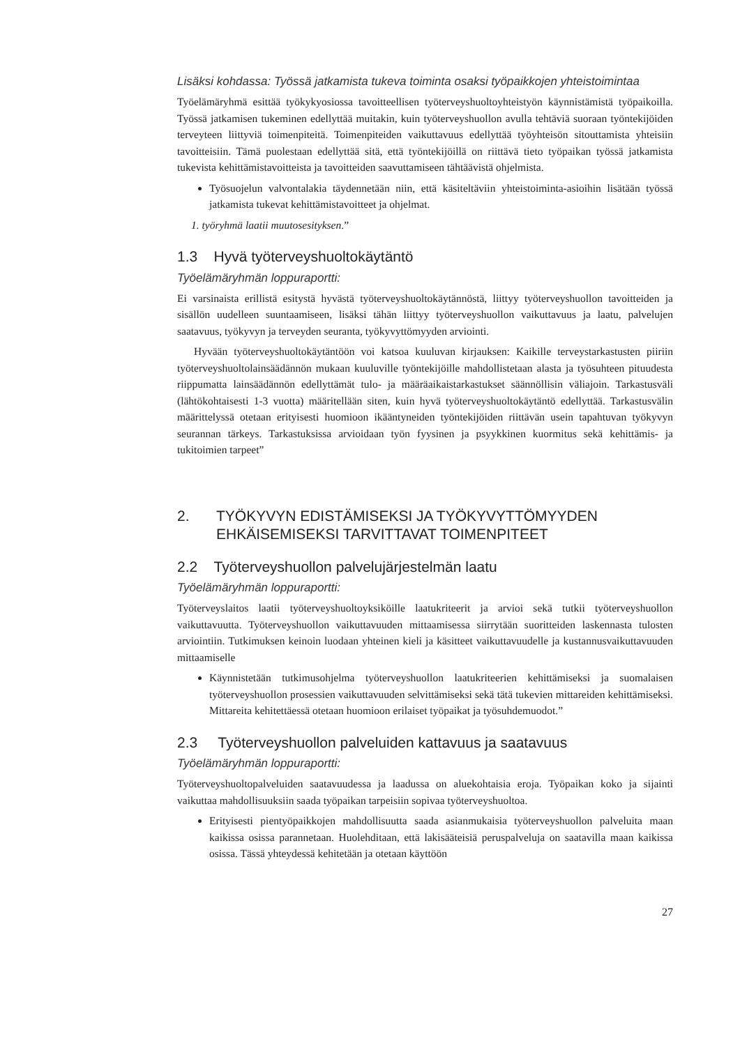Lisäksi kohdassa: Työssä jatkamista tukeva toiminta osaksi työpaikkojen yhteistoimintaa
Työelämäryhmä esittää työkykyosiossa tavoitteellisen työterveyshuoltoyhteistyön käynnistämistä työpaikoilla. Työssä jatkamisen tukeminen edellyttää muitakin, kuin työterveyshuollon avulla tehtäviä suoraan työntekijöiden terveyteen liittyviä toimenpiteitä. Toimenpiteiden vaikuttavuus edellyttää työyhteisön sitouttamista yhteisiin tavoitteisiin. Tämä puolestaan edellyttää sitä, että työntekijöillä on riittävä tieto työpaikan työssä jatkamista tukevista kehittämistavoitteista ja tavoitteiden saavuttamiseen tähtäävistä ohjelmista.
Työsuojelun valvontalakia täydennetään niin, että käsiteltäviin yhteistoiminta-asioihin lisätään työssä jatkamista tukevat kehittämistavoitteet ja ohjelmat.
1. työryhmä laatii muutosesityksen.”
1.3 Hyvä työterveyshuoltokäytäntö
Työelämäryhmän loppuraportti:
Ei varsinaista erillistä esitystä hyvästä työterveyshuoltokäytännöstä, liittyy työterveyshuollon tavoitteiden ja sisällön uudelleen suuntaamiseen, lisäksi tähän liittyy työterveyshuollon vaikuttavuus ja laatu, palvelujen saatavuus, työkyvyn ja terveyden seuranta, työkyvyttömyyden arviointi.
Hyvään työterveyshuoltokäytäntöön voi katsoa kuuluvan kirjauksen: Kaikille terveystarkastusten piiriin työterveyshuoltolainsäädännön mukaan kuuluville työntekijöille mahdollistetaan alasta ja työsuhteen pituudesta riippumatta lainsäädännön edellyttämät tulo- ja määräaikaistarkastukset säännöllisin väliajoin. Tarkastusväli (lähtökohtaisesti 1-3 vuotta) määritellään siten, kuin hyvä työterveyshuoltokäytäntö edellyttää. Tarkastusvälin määrittelyssä otetaan erityisesti huomioon ikääntyneiden työntekijöiden riittävän usein tapahtuvan työkyvyn seurannan tärkeys. Tarkastuksissa arvioidaan työn fyysinen ja psyykkinen kuormitus sekä kehittämis- ja tukitoimien tarpeet”
2. TYÖKYVYN EDISTÄMISEKSI JA TYÖKYVYTTÖMYYDEN
EHKÄISEMISEKSI TARVITTAVAT TOIMENPITEET
2.2 Työterveyshuollon palvelujärjestelmän laatu
Työelämäryhmän loppuraportti:
Työterveyslaitos laatii työterveyshuoltoyksiköille laatukriteerit ja arvioi sekä tutkii työterveyshuollon vaikuttavuutta. Työterveyshuollon vaikuttavuuden mittaamisessa siirrytään suoritteiden laskennasta tulosten arviointiin. Tutkimuksen keinoin luodaan yhteinen kieli ja käsitteet vaikuttavuudelle ja kustannusvaikuttavuuden mittaamiselle
Käynnistetään tutkimusohjelma työterveyshuollon laatukriteerien kehittämiseksi ja suomalaisen työterveyshuollon prosessien vaikuttavuuden selvittämiseksi sekä tätä tukevien mittareiden kehittämiseksi. Mittareita kehitettäessä otetaan huomioon erilaiset työpaikat ja työsuhdemuodot.”
2.3 Työterveyshuollon palveluiden kattavuus ja saatavuus
Työelämäryhmän loppuraportti:
Työterveyshuoltopalveluiden saatavuudessa ja laadussa on aluekohtaisia eroja. Työpaikan koko ja sijainti vaikuttaa mahdollisuuksiin saada työpaikan tarpeisiin sopivaa työterveyshuoltoa.
Erityisesti pientyöpaikkojen mahdollisuutta saada asianmukaisia työterveyshuollon palveluita maan kaikissa osissa parannetaan. Huolehditaan, että lakisääteisiä peruspalveluja on saatavilla maan kaikissa osissa. Tässä yhteydessä kehitetään ja otetaan käyttöön
27